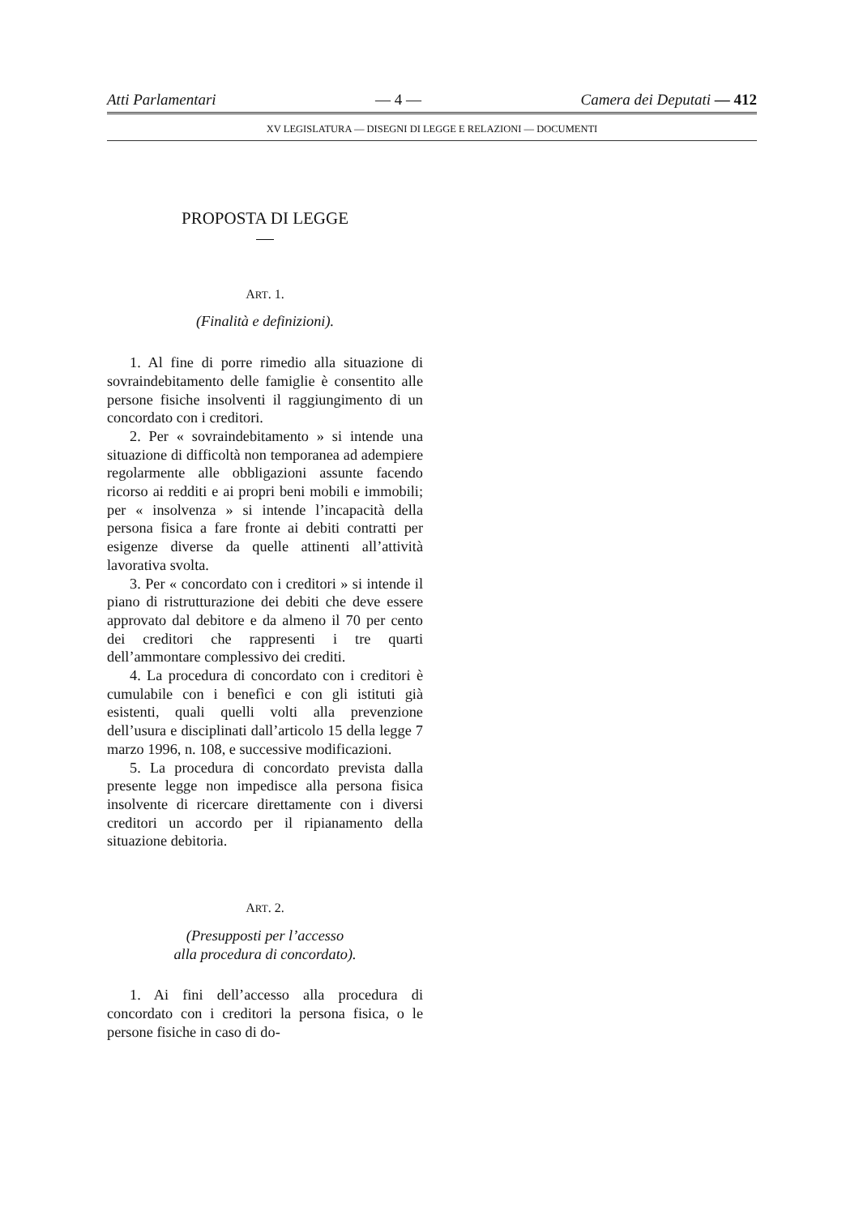Atti Parlamentari — 4 — Camera dei Deputati — 412
XV LEGISLATURA — DISEGNI DI LEGGE E RELAZIONI — DOCUMENTI
PROPOSTA DI LEGGE
ART. 1.
(Finalità e definizioni).
1. Al fine di porre rimedio alla situazione di sovraindebitamento delle famiglie è consentito alle persone fisiche insolventi il raggiungimento di un concordato con i creditori.
2. Per « sovraindebitamento » si intende una situazione di difficoltà non temporanea ad adempiere regolarmente alle obbligazioni assunte facendo ricorso ai redditi e ai propri beni mobili e immobili; per « insolvenza » si intende l’incapacità della persona fisica a fare fronte ai debiti contratti per esigenze diverse da quelle attinenti all’attività lavorativa svolta.
3. Per « concordato con i creditori » si intende il piano di ristrutturazione dei debiti che deve essere approvato dal debitore e da almeno il 70 per cento dei creditori che rappresenti i tre quarti dell’ammontare complessivo dei crediti.
4. La procedura di concordato con i creditori è cumulabile con i benefìci e con gli istituti già esistenti, quali quelli volti alla prevenzione dell’usura e disciplinati dall’articolo 15 della legge 7 marzo 1996, n. 108, e successive modificazioni.
5. La procedura di concordato prevista dalla presente legge non impedisce alla persona fisica insolvente di ricercare direttamente con i diversi creditori un accordo per il ripianamento della situazione debitoria.
ART. 2.
(Presupposti per l’accesso
alla procedura di concordato).
1. Ai fini dell’accesso alla procedura di concordato con i creditori la persona fisica, o le persone fisiche in caso di do-